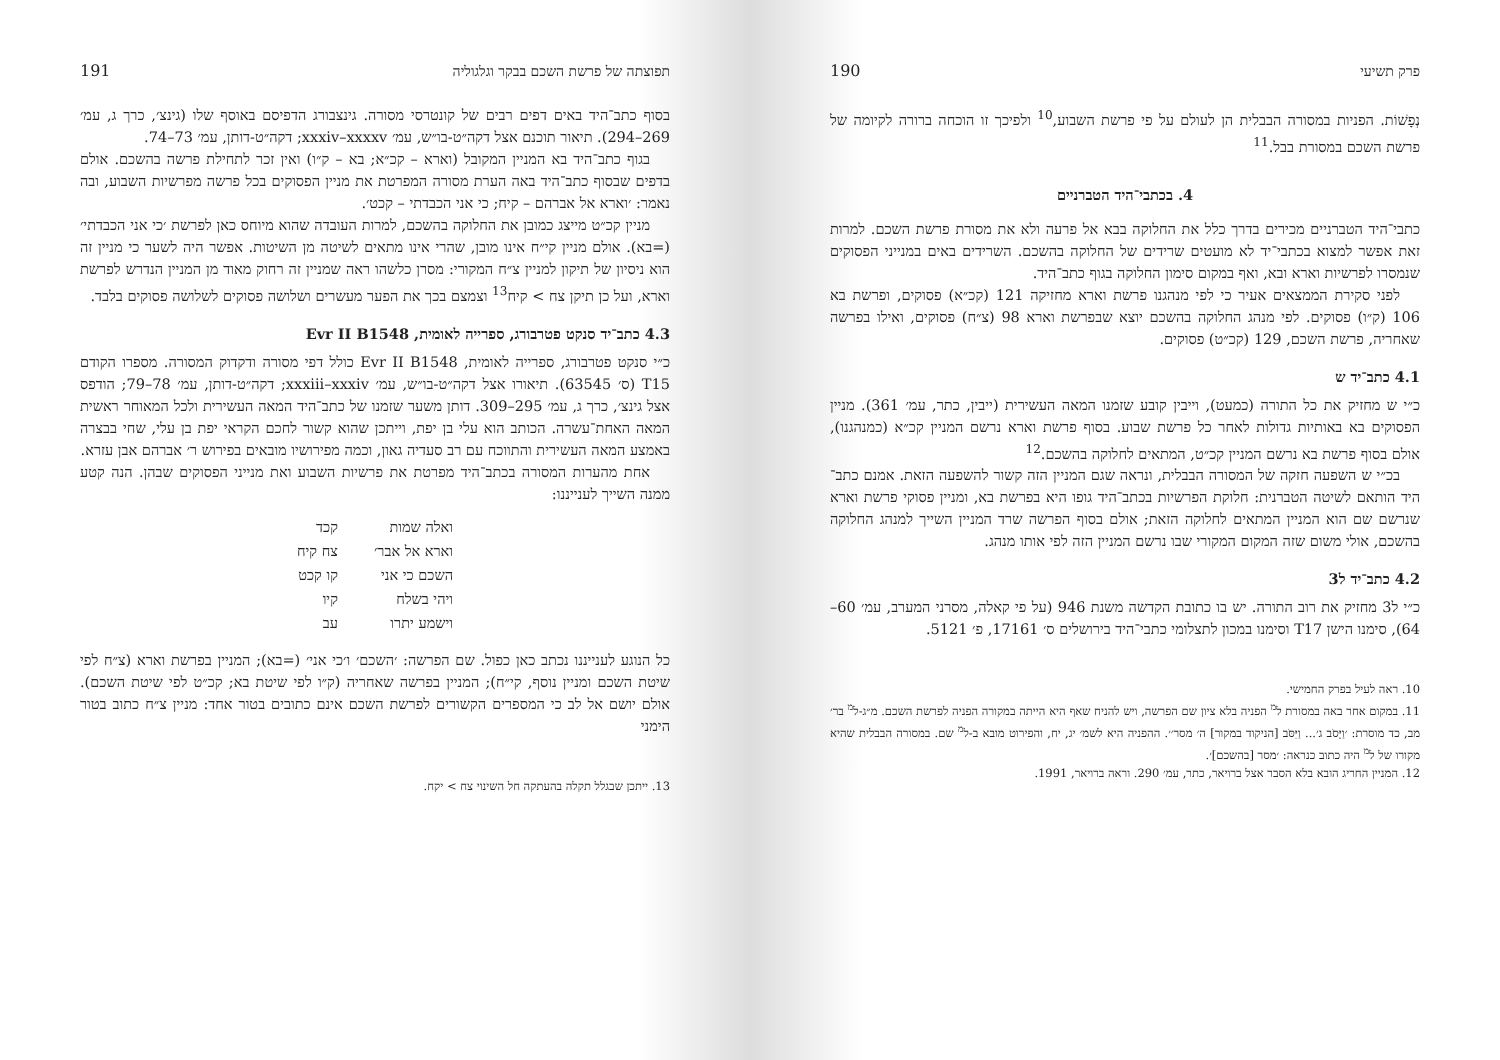פרק תשיעי 190
נְפָשׁוֹת. הפניות במסורה הבבלית הן לעולם על פי פרשת השבוע,<sup>10</sup> ולפיכך זו הוכחה ברורה לקיומה של פרשת השכם במסורת בבל.<sup>11</sup>
4. בכתבי־היד הטברניים
כתבי־היד הטברניים מכירים בדרך כלל את החלוקה בבא אל פרעה ולא את מסורת פרשת השכם. למרות זאת אפשר למצוא בכתבי־יד לא מועטים שרידים של החלוקה בהשכם. השרידים באים במנייני הפסוקים שנמסרו לפרשיות וארא ובא, ואף במקום סימון החלוקה בגוף כתב־היד.
לפני סקירת הממצאים אעיר כי לפי מנהגנו פרשת וארא מחזיקה 121 (קכ״א) פסוקים, ופרשת בא 106 (ק״ו) פסוקים. לפי מנהג החלוקה בהשכם יוצא שבפרשת וארא 98 (צ״ח) פסוקים, ואילו בפרשה שאחריה, פרשת השכם, 129 (קכ״ט) פסוקים.
4.1 כתב־יד ש
כ״י ש מחזיק את כל התורה (כמעט), וייבין קובע שזמנו המאה העשירית (ייבין, כתר, עמ׳ 361). מניין הפסוקים בא באותיות גדולות לאחר כל פרשת שבוע. בסוף פרשת וארא נרשם המניין קכ״א (כמנהגנו), אולם בסוף פרשת בא נרשם המניין קכ״ט, המתאים לחלוקה בהשכם.<sup>12</sup>
בכ״י ש השפעה חזקה של המסורה הבבלית, ונראה שגם המניין הזה קשור להשפעה הזאת. אמנם כתב־היד הותאם לשיטה הטברנית: חלוקת הפרשיות בכתב־היד גופו היא בפרשת בא, ומניין פסוקי פרשת וארא שנרשם שם הוא המניין המתאים לחלוקה הזאת; אולם בסוף הפרשה שרד המניין השייך למנהג החלוקה בהשכם, אולי משום שזה המקום המקורי שבו נרשם המניין הזה לפי אותו מנהג.
4.2 כתב־יד ל3
כ״י ל3 מחזיק את רוב התורה. יש בו כתובת הקדשה משנת 946 (על פי קאלה, מסרני המערב, עמ׳ 60–64), סימנו הישן T17 וסימנו במכון לתצלומי כתבי־היד בירושלים ס׳ 17161, פ׳ 5121.
10. ראה לעיל בפרק החמישי.
11. במקום אחר באה במסורת ל<sup>מ</sup> הפניה בלא ציון שם הפרשה, ויש להניח שאף היא הייתה במקורה הפניה לפרשת השכם. מ״ג-ל<sup>מ</sup> בר׳ מב, כד מוסרת: ׳וַיָּסֹב ג׳... וַיִּסֹּב [הניקוד במקור] ה׳ מסר׳׳. ההפניה היא לשמ׳ יג, יח, והפירוט מובא ב-ל<sup>מ</sup> שם. במסורה הבבלית שהיא מקורו של ל<sup>מ</sup> היה כתוב כנראה: ׳מסר [בהשכם]׳.
12. המניין החריג הובא בלא הסבר אצל ברויאר, כתר, עמ׳ 290. וראה ברויאר, 1991.
תפוצתה של פרשת השכם בבקר וגלגוליה 191
בסוף כתב־היד באים דפים רבים של קונטרסי מסורה. גינצבורג הדפיסם באוסף שלו (גינצ׳, כרך ג, עמ׳ 269–294). תיאור תוכנם אצל דקה״ט-בו״ש, עמ׳ xxxiv–xxxxv; דקה״ט-דותן, עמ׳ 73–74.
בגוף כתב־היד בא המניין המקובל (וארא – קכ״א; בא – ק״ו) ואין זכר לתחילת פרשה בהשכם. אולם בדפים שבסוף כתב־היד באה הערת מסורה המפרטת את מניין הפסוקים בכל פרשה מפרשיות השבוע, ובה נאמר: ׳וארא אל אברהם – קיח; כי אני הכבדתי – קכט׳.
מניין קכ״ט מייצג כמובן את החלוקה בהשכם, למרות העובדה שהוא מיוחס כאן לפרשת ׳כי אני הכבדתי׳ (=בא). אולם מניין קי״ח אינו מובן, שהרי אינו מתאים לשיטה מן השיטות. אפשר היה לשער כי מניין זה הוא ניסיון של תיקון למניין צ״ח המקורי: מסרן כלשהו ראה שמניין זה רחוק מאוד מן המניין הנדרש לפרשת וארא, ועל כן תיקן צח > קיח<sup>13</sup> וצמצם בכך את הפער מעשרים ושלושה פסוקים לשלושה פסוקים בלבד.
4.3 כתב־יד סנקט פטרבורג, ספרייה לאומית, Evr II B1548
כ״י סנקט פטרבורג, ספרייה לאומית, Evr II B1548 כולל דפי מסורה ודקדוק המסורה. מספרו הקודם T15 (ס׳ 63545). תיאורו אצל דקה״ט-בו״ש, עמ׳ xxxiii–xxxiv; דקה״ט-דותן, עמ׳ 78–79; הודפס אצל גינצ׳, כרך ג, עמ׳ 295–309. דותן משער שזמנו של כתב־היד המאה העשירית ולכל המאוחר ראשית המאה האחת־עשרה. הכותב הוא עלי בן יפת, וייתכן שהוא קשור לחכם הקראי יפת בן עלי, שחי בבצרה באמצע המאה העשירית והתווכח עם רב סעדיה גאון, וכמה מפירושיו מובאים בפירוש ר׳ אברהם אבן עזרא.
אחת מהערות המסורה בכתב־היד מפרטת את פרשיות השבוע ואת מנייני הפסוקים שבהן. הנה קטע ממנה השייך לענייננו:
| ואלה שמות | קכד |
| וארא אל אבר׳ | צח קיח |
| השכם כי אני | קו קכט |
| ויהי בשלח | קיו |
| וישמע יתרו | עב |
כל הנוגע לענייננו נכתב כאן כפול. שם הפרשה: ׳השכם׳ ו׳כי אני׳ (=בא); המניין בפרשת וארא (צ״ח לפי שיטת השכם ומניין נוסף, קי״ח); המניין בפרשה שאחריה (ק״ו לפי שיטת בא; קכ״ט לפי שיטת השכם). אולם יושם אל לב כי המספרים הקשורים לפרשת השכם אינם כתובים בטור אחד: מניין צ״ח כתוב בטור הימני
13. ייתכן שבגלל תקלה בהעתקה חל השינוי צח > יקח.